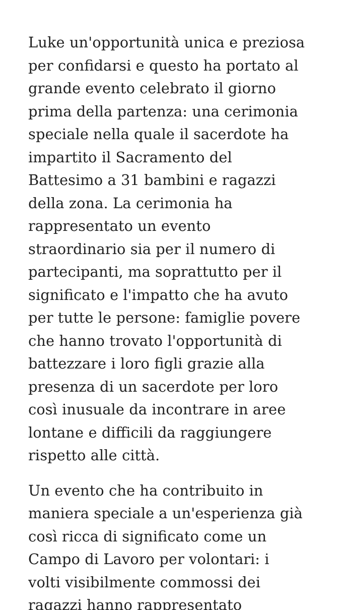Luke un'opportunità unica e preziosa
per confidarsi e questo ha portato al
grande evento celebrato il giorno
prima della partenza: una cerimonia
speciale nella quale il sacerdote ha
impartito il Sacramento del
Battesimo a 31 bambini e ragazzi
della zona. La cerimonia ha
rappresentato un evento
straordinario sia per il numero di
partecipanti, ma soprattutto per il
significato e l'impatto che ha avuto
per tutte le persone: famiglie povere
che hanno trovato l'opportunità di
battezzare i loro figli grazie alla
presenza di un sacerdote per loro
così inusuale da incontrare in aree
lontane e difficili da raggiungere
rispetto alle città.
Un evento che ha contribuito in
maniera speciale a un'esperienza già
così ricca di significato come un
Campo di Lavoro per volontari: i
volti visibilmente commossi dei
ragazzi hanno rappresentato